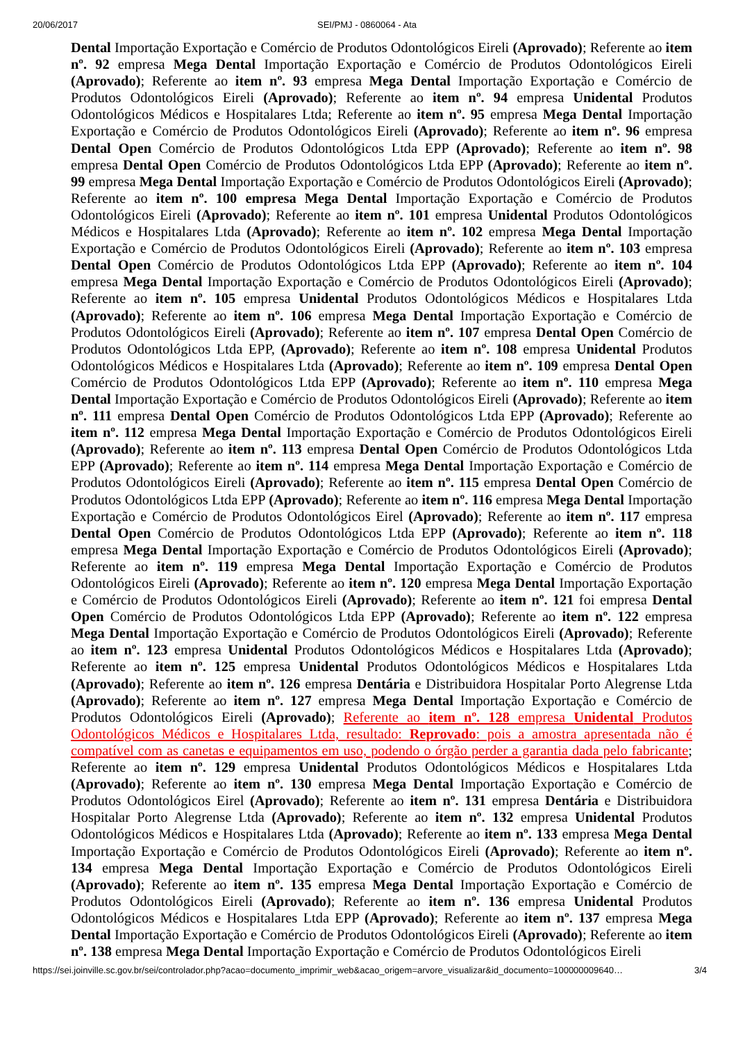20/06/2017 SEI/PMJ - 0860064 - Ata
Dental Importação Exportação e Comércio de Produtos Odontológicos Eireli (Aprovado); Referente ao item nº. 92 empresa Mega Dental Importação Exportação e Comércio de Produtos Odontológicos Eireli (Aprovado); Referente ao item nº. 93 empresa Mega Dental Importação Exportação e Comércio de Produtos Odontológicos Eireli (Aprovado); Referente ao item nº. 94 empresa Unidental Produtos Odontológicos Médicos e Hospitalares Ltda; Referente ao item nº. 95 empresa Mega Dental Importação Exportação e Comércio de Produtos Odontológicos Eireli (Aprovado); Referente ao item nº. 96 empresa Dental Open Comércio de Produtos Odontológicos Ltda EPP (Aprovado); Referente ao item nº. 98 empresa Dental Open Comércio de Produtos Odontológicos Ltda EPP (Aprovado); Referente ao item nº. 99 empresa Mega Dental Importação Exportação e Comércio de Produtos Odontológicos Eireli (Aprovado); Referente ao item nº. 100 empresa Mega Dental Importação Exportação e Comércio de Produtos Odontológicos Eireli (Aprovado); Referente ao item nº. 101 empresa Unidental Produtos Odontológicos Médicos e Hospitalares Ltda (Aprovado); Referente ao item nº. 102 empresa Mega Dental Importação Exportação e Comércio de Produtos Odontológicos Eireli (Aprovado); Referente ao item nº. 103 empresa Dental Open Comércio de Produtos Odontológicos Ltda EPP (Aprovado); Referente ao item nº. 104 empresa Mega Dental Importação Exportação e Comércio de Produtos Odontológicos Eireli (Aprovado); Referente ao item nº. 105 empresa Unidental Produtos Odontológicos Médicos e Hospitalares Ltda (Aprovado); Referente ao item nº. 106 empresa Mega Dental Importação Exportação e Comércio de Produtos Odontológicos Eireli (Aprovado); Referente ao item nº. 107 empresa Dental Open Comércio de Produtos Odontológicos Ltda EPP, (Aprovado); Referente ao item nº. 108 empresa Unidental Produtos Odontológicos Médicos e Hospitalares Ltda (Aprovado); Referente ao item nº. 109 empresa Dental Open Comércio de Produtos Odontológicos Ltda EPP (Aprovado); Referente ao item nº. 110 empresa Mega Dental Importação Exportação e Comércio de Produtos Odontológicos Eireli (Aprovado); Referente ao item nº. 111 empresa Dental Open Comércio de Produtos Odontológicos Ltda EPP (Aprovado); Referente ao item nº. 112 empresa Mega Dental Importação Exportação e Comércio de Produtos Odontológicos Eireli (Aprovado); Referente ao item nº. 113 empresa Dental Open Comércio de Produtos Odontológicos Ltda EPP (Aprovado); Referente ao item nº. 114 empresa Mega Dental Importação Exportação e Comércio de Produtos Odontológicos Eireli (Aprovado); Referente ao item nº. 115 empresa Dental Open Comércio de Produtos Odontológicos Ltda EPP (Aprovado); Referente ao item nº. 116 empresa Mega Dental Importação Exportação e Comércio de Produtos Odontológicos Eirel (Aprovado); Referente ao item nº. 117 empresa Dental Open Comércio de Produtos Odontológicos Ltda EPP (Aprovado); Referente ao item nº. 118 empresa Mega Dental Importação Exportação e Comércio de Produtos Odontológicos Eireli (Aprovado); Referente ao item nº. 119 empresa Mega Dental Importação Exportação e Comércio de Produtos Odontológicos Eireli (Aprovado); Referente ao item nº. 120 empresa Mega Dental Importação Exportação e Comércio de Produtos Odontológicos Eireli (Aprovado); Referente ao item nº. 121 foi empresa Dental Open Comércio de Produtos Odontológicos Ltda EPP (Aprovado); Referente ao item nº. 122 empresa Mega Dental Importação Exportação e Comércio de Produtos Odontológicos Eireli (Aprovado); Referente ao item nº. 123 empresa Unidental Produtos Odontológicos Médicos e Hospitalares Ltda (Aprovado); Referente ao item nº. 125 empresa Unidental Produtos Odontológicos Médicos e Hospitalares Ltda (Aprovado); Referente ao item nº. 126 empresa Dentária e Distribuidora Hospitalar Porto Alegrense Ltda (Aprovado); Referente ao item nº. 127 empresa Mega Dental Importação Exportação e Comércio de Produtos Odontológicos Eireli (Aprovado); Referente ao item nº. 128 empresa Unidental Produtos Odontológicos Médicos e Hospitalares Ltda, resultado: Reprovado: pois a amostra apresentada não é compatível com as canetas e equipamentos em uso, podendo o órgão perder a garantia dada pelo fabricante; Referente ao item nº. 129 empresa Unidental Produtos Odontológicos Médicos e Hospitalares Ltda (Aprovado); Referente ao item nº. 130 empresa Mega Dental Importação Exportação e Comércio de Produtos Odontológicos Eirel (Aprovado); Referente ao item nº. 131 empresa Dentária e Distribuidora Hospitalar Porto Alegrense Ltda (Aprovado); Referente ao item nº. 132 empresa Unidental Produtos Odontológicos Médicos e Hospitalares Ltda (Aprovado); Referente ao item nº. 133 empresa Mega Dental Importação Exportação e Comércio de Produtos Odontológicos Eireli (Aprovado); Referente ao item nº. 134 empresa Mega Dental Importação Exportação e Comércio de Produtos Odontológicos Eireli (Aprovado); Referente ao item nº. 135 empresa Mega Dental Importação Exportação e Comércio de Produtos Odontológicos Eireli (Aprovado); Referente ao item nº. 136 empresa Unidental Produtos Odontológicos Médicos e Hospitalares Ltda EPP (Aprovado); Referente ao item nº. 137 empresa Mega Dental Importação Exportação e Comércio de Produtos Odontológicos Eireli (Aprovado); Referente ao item nº. 138 empresa Mega Dental Importação Exportação e Comércio de Produtos Odontológicos Eireli
https://sei.joinville.sc.gov.br/sei/controlador.php?acao=documento_imprimir_web&acao_origem=arvore_visualizar&id_documento=100000009640… 3/4